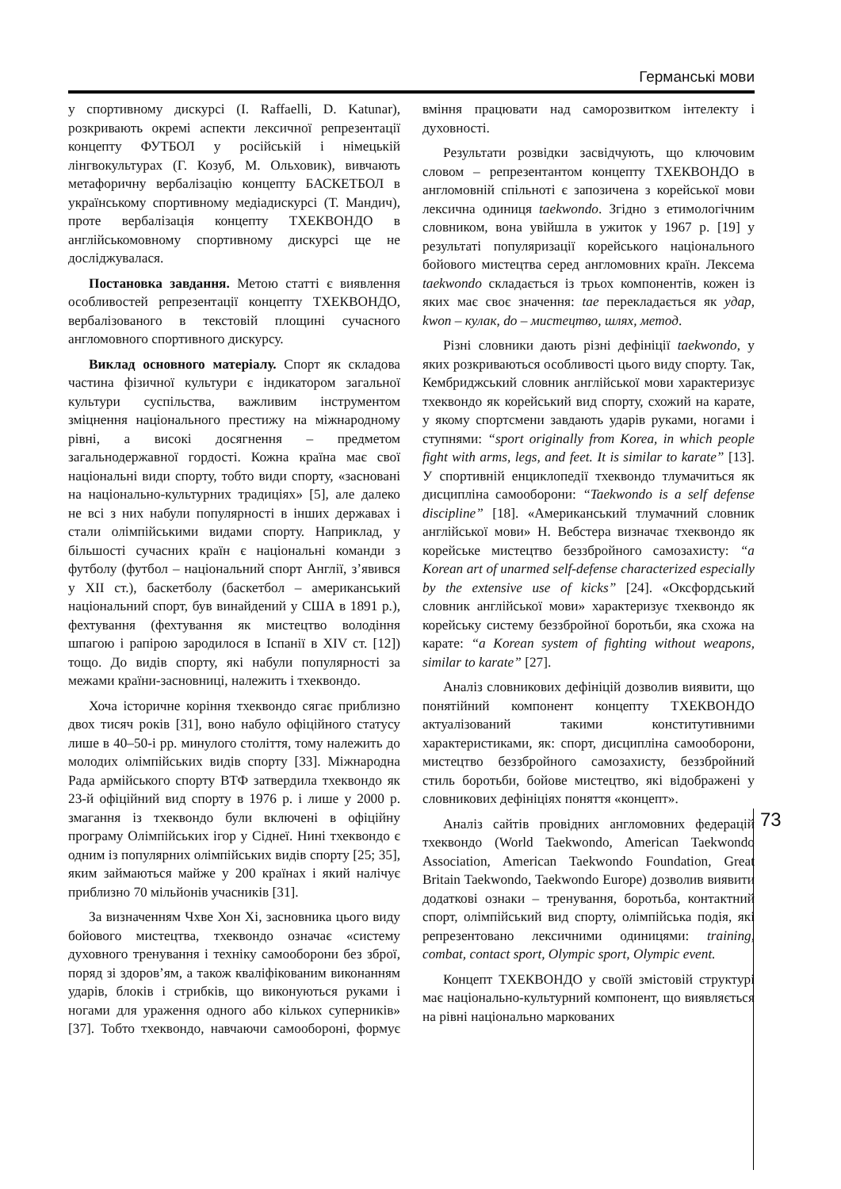Германські мови
у спортивному дискурсі (I. Raffaelli, D. Katunar), розкривають окремі аспекти лексичної репрезентації концепту ФУТБОЛ у російській і німецькій лінгвокультурах (Г. Козуб, М. Ольховик), вивчають метафоричну вербалізацію концепту БАСКЕТБОЛ в українському спортивному медіадискурсі (Т. Мандич), проте вербалізація концепту ТХЕКВОНДО в англійськомовному спортивному дискурсі ще не досліджувалася.
Постановка завдання. Метою статті є виявлення особливостей репрезентації концепту ТХЕКВОНДО, вербалізованого в текстовій площині сучасного англомовного спортивного дискурсу.
Виклад основного матеріалу. Спорт як складова частина фізичної культури є індикатором загальної культури суспільства, важливим інструментом зміцнення національного престижу на міжнародному рівні, а високі досягнення – предметом загальнодержавної гордості. Кожна країна має свої національні види спорту, тобто види спорту, «засновані на національно-культурних традиціях» [5], але далеко не всі з них набули популярності в інших державах і стали олімпійськими видами спорту. Наприклад, у більшості сучасних країн є національні команди з футболу (футбол – національний спорт Англії, з’явився у XII ст.), баскетболу (баскетбол – американський національний спорт, був винайдений у США в 1891 р.), фехтування (фехтування як мистецтво володіння шпагою і рапірою зародилося в Іспанії в XIV ст. [12]) тощо. До видів спорту, які набули популярності за межами країни-засновниці, належить і тхеквондо.
Хоча історичне коріння тхеквондо сягає приблизно двох тисяч років [31], воно набуло офіційного статусу лише в 40–50-і рр. минулого століття, тому належить до молодих олімпійських видів спорту [33]. Міжнародна Рада армійського спорту ВТФ затвердила тхеквондо як 23-й офіційний вид спорту в 1976 р. і лише у 2000 р. змагання із тхеквондо були включені в офіційну програму Олімпійських ігор у Сіднеї. Нині тхеквондо є одним із популярних олімпійських видів спорту [25; 35], яким займаються майже у 200 країнах і який налічує приблизно 70 мільйонів учасників [31].
За визначенням Чхве Хон Хі, засновника цього виду бойового мистецтва, тхеквондо означає «систему духовного тренування і техніку самооборони без зброї, поряд зі здоров’ям, а також кваліфікованим виконанням ударів, блоків і стрибків, що виконуються руками і ногами для ураження одного або кількох суперників» [37]. Тобто тхеквондо, навчаючи самообороні, формує вміння працювати над саморозвитком інтелекту і духовності.
Результати розвідки засвідчують, що ключовим словом – репрезентантом концепту ТХЕКВОНДО в англомовній спільноті є запозичена з корейської мови лексична одиниця taekwondo. Згідно з етимологічним словником, вона увійшла в ужиток у 1967 р. [19] у результаті популяризації корейського національного бойового мистецтва серед англомовних країн. Лексема taekwondo складається із трьох компонентів, кожен із яких має своє значення: tae перекладається як удар, kwon – кулак, do – мистецтво, шлях, метод.
Різні словники дають різні дефініції taekwondo, у яких розкриваються особливості цього виду спорту. Так, Кембриджський словник англійської мови характеризує тхеквондо як корейський вид спорту, схожий на карате, у якому спортсмени завдають ударів руками, ногами і ступнями: “sport originally from Korea, in which people fight with arms, legs, and feet. It is similar to karate” [13]. У спортивній енциклопедії тхеквондо тлумачиться як дисципліна самооборони: “Taekwondo is a self defense discipline” [18]. «Американський тлумачний словник англійської мови» Н. Вебстера визначає тхеквондо як корейське мистецтво беззбройного самозахисту: “a Korean art of unarmed self-defense characterized especially by the extensive use of kicks” [24]. «Оксфордський словник англійської мови» характеризує тхеквондо як корейську систему беззбройної боротьби, яка схожа на карате: “a Korean system of fighting without weapons, similar to karate” [27].
Аналіз словникових дефініцій дозволив виявити, що понятійний компонент концепту ТХЕКВОНДО актуалізований такими конститутивними характеристиками, як: спорт, дисципліна самооборони, мистецтво беззбройного самозахисту, беззбройний стиль боротьби, бойове мистецтво, які відображені у словникових дефініціях поняття «концепт».
Аналіз сайтів провідних англомовних федерацій тхеквондо (World Taekwondo, American Taekwondo Association, American Taekwondo Foundation, Great Britain Taekwondo, Taekwondo Europe) дозволив виявити додаткові ознаки – тренування, боротьба, контактний спорт, олімпійський вид спорту, олімпійська подія, які репрезентовано лексичними одиницями: training, combat, contact sport, Olympic sport, Olympic event.
Концепт ТХЕКВОНДО у своїй змістовій структурі має національно-культурний компонент, що виявляється на рівні національно маркованих
73